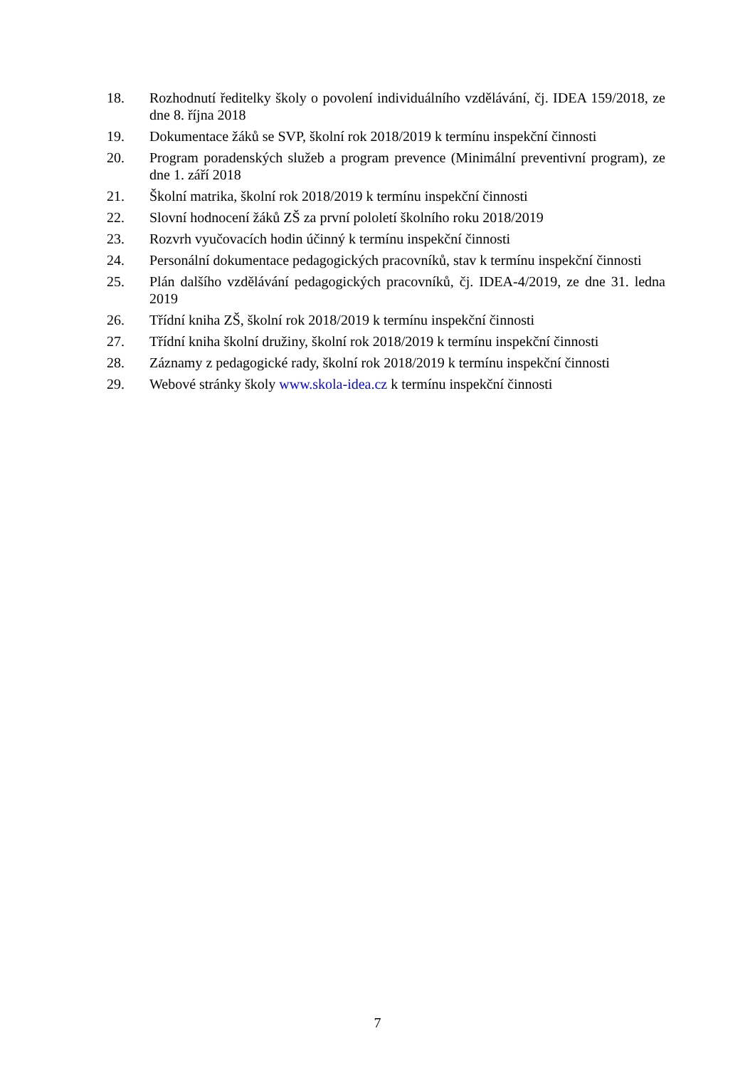18. Rozhodnutí ředitelky školy o povolení individuálního vzdělávání, čj. IDEA 159/2018, ze dne 8. října 2018
19. Dokumentace žáků se SVP, školní rok 2018/2019 k termínu inspekční činnosti
20. Program poradenských služeb a program prevence (Minimální preventivní program), ze dne 1. září 2018
21. Školní matrika, školní rok 2018/2019 k termínu inspekční činnosti
22. Slovní hodnocení žáků ZŠ za první pololetí školního roku 2018/2019
23. Rozvrh vyučovacích hodin účinný k termínu inspekční činnosti
24. Personální dokumentace pedagogických pracovníků, stav k termínu inspekční činnosti
25. Plán dalšího vzdělávání pedagogických pracovníků, čj. IDEA-4/2019, ze dne 31. ledna 2019
26. Třídní kniha ZŠ, školní rok 2018/2019 k termínu inspekční činnosti
27. Třídní kniha školní družiny, školní rok 2018/2019 k termínu inspekční činnosti
28. Záznamy z pedagogické rady, školní rok 2018/2019 k termínu inspekční činnosti
29. Webové stránky školy www.skola-idea.cz k termínu inspekční činnosti
7